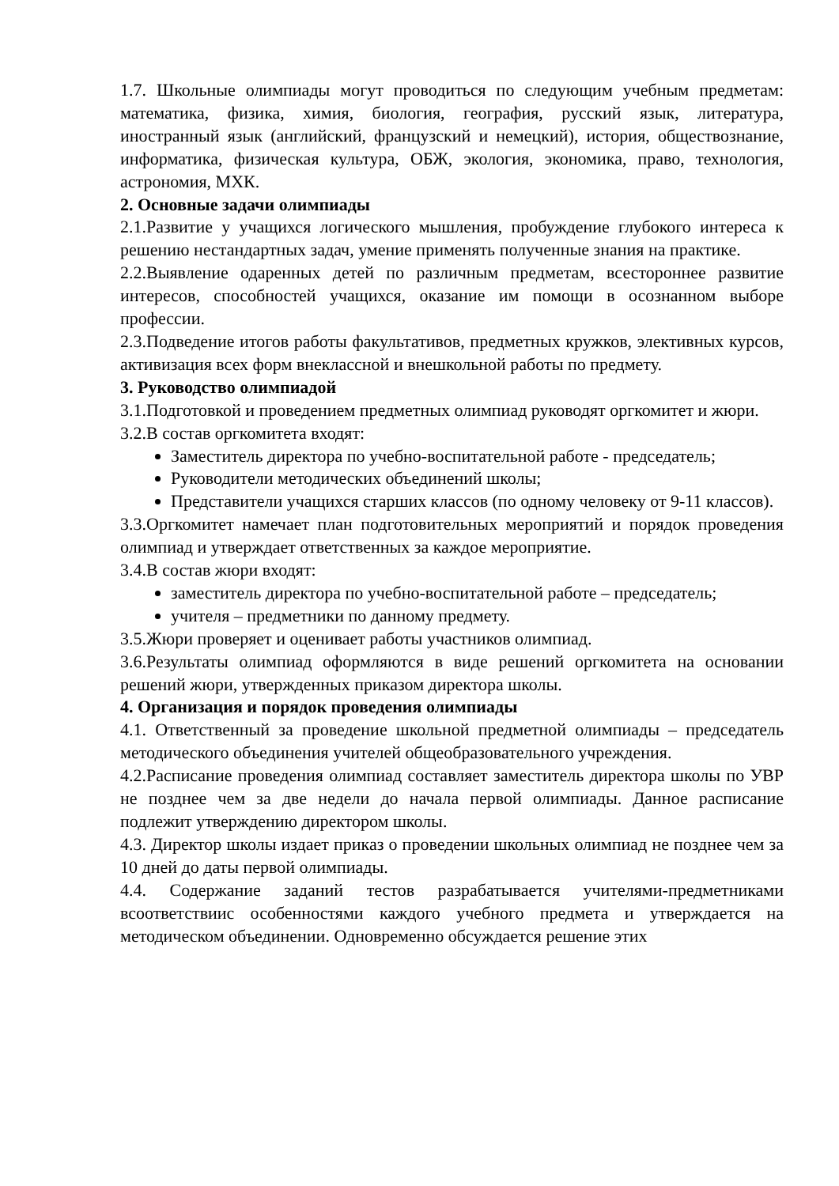1.7. Школьные олимпиады могут проводиться по следующим учебным предметам: математика, физика, химия, биология, география, русский язык, литература, иностранный язык (английский, французский и немецкий), история, обществознание, информатика, физическая культура, ОБЖ, экология, экономика, право, технология, астрономия, МХК.
2. Основные задачи олимпиады
2.1.Развитие у учащихся логического мышления, пробуждение глубокого интереса к решению нестандартных задач, умение применять полученные знания на практике.
2.2.Выявление одаренных детей по различным предметам, всестороннее развитие интересов, способностей учащихся, оказание им помощи в осознанном выборе профессии.
2.3.Подведение итогов работы факультативов, предметных кружков, элективных курсов, активизация всех форм внеклассной и внешкольной работы по предмету.
3. Руководство олимпиадой
3.1.Подготовкой и проведением предметных олимпиад руководят оргкомитет и жюри.
3.2.В состав оргкомитета входят:
Заместитель директора по учебно-воспитательной работе - председатель;
Руководители методических объединений школы;
Представители учащихся старших классов (по одному человеку от 9-11 классов).
3.3.Оргкомитет намечает план подготовительных мероприятий и порядок проведения олимпиад и утверждает ответственных за каждое мероприятие.
3.4.В состав жюри входят:
заместитель директора по учебно-воспитательной работе – председатель;
учителя – предметники по данному предмету.
3.5.Жюри проверяет и оценивает работы участников олимпиад.
3.6.Результаты олимпиад оформляются в виде решений оргкомитета на основании решений жюри, утвержденных приказом директора школы.
4. Организация и порядок проведения олимпиады
4.1. Ответственный за проведение школьной предметной олимпиады – председатель методического объединения учителей общеобразовательного учреждения.
4.2.Расписание проведения олимпиад составляет заместитель директора школы по УВР не позднее чем за две недели до начала первой олимпиады. Данное расписание подлежит утверждению директором школы.
4.3. Директор школы издает приказ о проведении школьных олимпиад не позднее чем за 10 дней до даты первой олимпиады.
4.4. Содержание заданий тестов разрабатывается учителями-предметниками всоответствиис особенностями каждого учебного предмета и утверждается на методическом объединении. Одновременно обсуждается решение этих